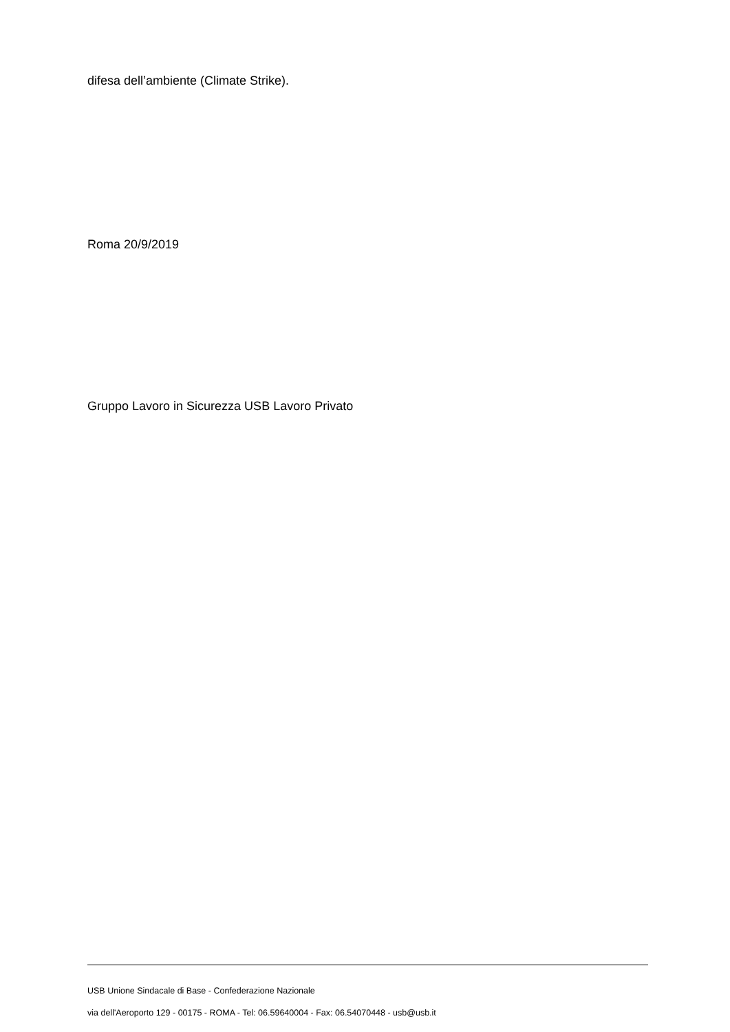difesa dell’ambiente (Climate Strike).
Roma 20/9/2019
Gruppo Lavoro in Sicurezza USB Lavoro Privato
USB Unione Sindacale di Base - Confederazione Nazionale
via dell'Aeroporto 129 - 00175 - ROMA - Tel: 06.59640004 - Fax: 06.54070448 - usb@usb.it